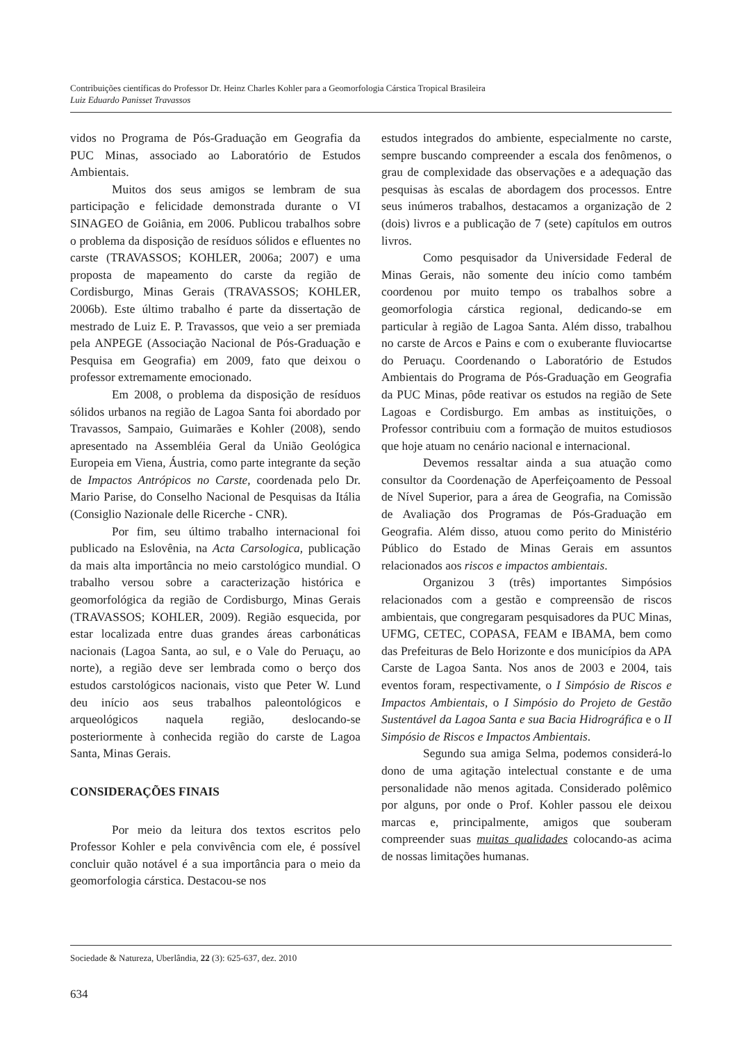Contribuições científicas do Professor Dr. Heinz Charles Kohler para a Geomorfologia Cárstica Tropical Brasileira
Luiz Eduardo Panisset Travassos
vidos no Programa de Pós-Graduação em Geografia da PUC Minas, associado ao Laboratório de Estudos Ambientais.
Muitos dos seus amigos se lembram de sua participação e felicidade demonstrada durante o VI SINAGEO de Goiânia, em 2006. Publicou trabalhos sobre o problema da disposição de resíduos sólidos e efluentes no carste (TRAVASSOS; KOHLER, 2006a; 2007) e uma proposta de mapeamento do carste da região de Cordisburgo, Minas Gerais (TRAVASSOS; KOHLER, 2006b). Este último trabalho é parte da dissertação de mestrado de Luiz E. P. Travassos, que veio a ser premiada pela ANPEGE (Associação Nacional de Pós-Graduação e Pesquisa em Geografia) em 2009, fato que deixou o professor extremamente emocionado.
Em 2008, o problema da disposição de resíduos sólidos urbanos na região de Lagoa Santa foi abordado por Travassos, Sampaio, Guimarães e Kohler (2008), sendo apresentado na Assembléia Geral da União Geológica Europeia em Viena, Áustria, como parte integrante da seção de Impactos Antrópicos no Carste, coordenada pelo Dr. Mario Parise, do Conselho Nacional de Pesquisas da Itália (Consiglio Nazionale delle Ricerche - CNR).
Por fim, seu último trabalho internacional foi publicado na Eslovênia, na Acta Carsologica, publicação da mais alta importância no meio carstológico mundial. O trabalho versou sobre a caracterização histórica e geomorfológica da região de Cordisburgo, Minas Gerais (TRAVASSOS; KOHLER, 2009). Região esquecida, por estar localizada entre duas grandes áreas carbonáticas nacionais (Lagoa Santa, ao sul, e o Vale do Peruaçu, ao norte), a região deve ser lembrada como o berço dos estudos carstológicos nacionais, visto que Peter W. Lund deu início aos seus trabalhos paleontológicos e arqueológicos naquela região, deslocando-se posteriormente à conhecida região do carste de Lagoa Santa, Minas Gerais.
CONSIDERAÇÕES FINAIS
Por meio da leitura dos textos escritos pelo Professor Kohler e pela convivência com ele, é possível concluir quão notável é a sua importância para o meio da geomorfologia cárstica. Destacou-se nos
estudos integrados do ambiente, especialmente no carste, sempre buscando compreender a escala dos fenômenos, o grau de complexidade das observações e a adequação das pesquisas às escalas de abordagem dos processos. Entre seus inúmeros trabalhos, destacamos a organização de 2 (dois) livros e a publicação de 7 (sete) capítulos em outros livros.
Como pesquisador da Universidade Federal de Minas Gerais, não somente deu início como também coordenou por muito tempo os trabalhos sobre a geomorfologia cárstica regional, dedicando-se em particular à região de Lagoa Santa. Além disso, trabalhou no carste de Arcos e Pains e com o exuberante fluviocartse do Peruaçu. Coordenando o Laboratório de Estudos Ambientais do Programa de Pós-Graduação em Geografia da PUC Minas, pôde reativar os estudos na região de Sete Lagoas e Cordisburgo. Em ambas as instituições, o Professor contribuiu com a formação de muitos estudiosos que hoje atuam no cenário nacional e internacional.
Devemos ressaltar ainda a sua atuação como consultor da Coordenação de Aperfeiçoamento de Pessoal de Nível Superior, para a área de Geografia, na Comissão de Avaliação dos Programas de Pós-Graduação em Geografia. Além disso, atuou como perito do Ministério Público do Estado de Minas Gerais em assuntos relacionados aos riscos e impactos ambientais.
Organizou 3 (três) importantes Simpósios relacionados com a gestão e compreensão de riscos ambientais, que congregaram pesquisadores da PUC Minas, UFMG, CETEC, COPASA, FEAM e IBAMA, bem como das Prefeituras de Belo Horizonte e dos municípios da APA Carste de Lagoa Santa. Nos anos de 2003 e 2004, tais eventos foram, respectivamente, o I Simpósio de Riscos e Impactos Ambientais, o I Simpósio do Projeto de Gestão Sustentável da Lagoa Santa e sua Bacia Hidrográfica e o II Simpósio de Riscos e Impactos Ambientais.
Segundo sua amiga Selma, podemos considerá-lo dono de uma agitação intelectual constante e de uma personalidade não menos agitada. Considerado polêmico por alguns, por onde o Prof. Kohler passou ele deixou marcas e, principalmente, amigos que souberam compreender suas muitas qualidades colocando-as acima de nossas limitações humanas.
Sociedade & Natureza, Uberlândia, 22 (3): 625-637, dez. 2010
634